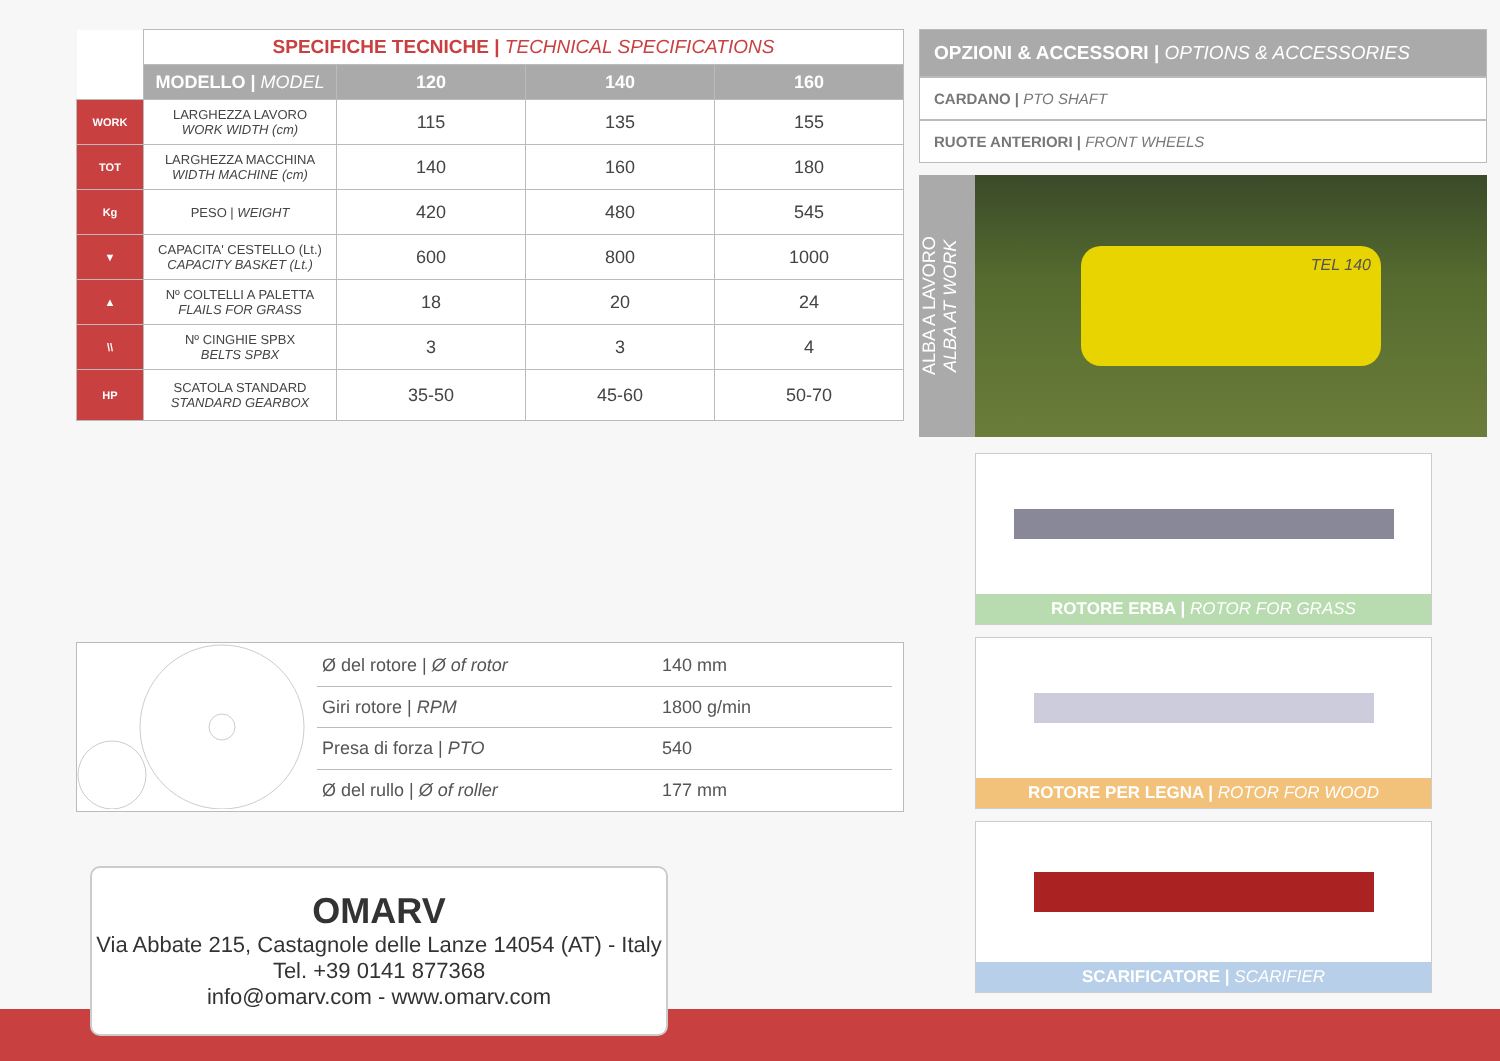| | SPECIFICHE TECNICHE / TECHNICAL SPECIFICATIONS | | | |
| --- | --- | --- | --- | --- |
| | MODELLO / MODEL | 120 | 140 | 160 |
| WORK | LARGHEZZA LAVORO WORK WIDTH (cm) | 115 | 135 | 155 |
| TOT | LARGHEZZA MACCHINA WIDTH MACHINE (cm) | 140 | 160 | 180 |
| Kg | PESO / WEIGHT | 420 | 480 | 545 |
| ▼ | CAPACITA' CESTELLO (Lt.) CAPACITY BASKET (Lt.) | 600 | 800 | 1000 |
| ▲ | Nº COLTELLI A PALETTA FLAILS FOR GRASS | 18 | 20 | 24 |
| \\ | Nº CINGHIE SPBX BELTS SPBX | 3 | 3 | 4 |
| HP | SCATOLA STANDARD STANDARD GEARBOX | 35-50 | 45-60 | 50-70 |
OPZIONI & ACCESSORI | OPTIONS & ACCESSORIES
CARDANO | PTO SHAFT
RUOTE ANTERIORI | FRONT WHEELS
ALBA A LAVORO
ALBA AT WORK
TEL 140
ROTORE ERBA | ROTOR FOR GRASS
ROTORE PER LEGNA | ROTOR FOR WOOD
SCARIFICATORE | SCARIFIER
| Ø del rotore / Ø of rotor | 140 mm |
| Giri rotore / RPM | 1800 g/min |
| Presa di forza / PTO | 540 |
| Ø del rullo / Ø of roller | 177 mm |
OMARV
Via Abbate 215, Castagnole delle Lanze 14054 (AT) - Italy
Tel. +39 0141 877368
info@omarv.com - www.omarv.com